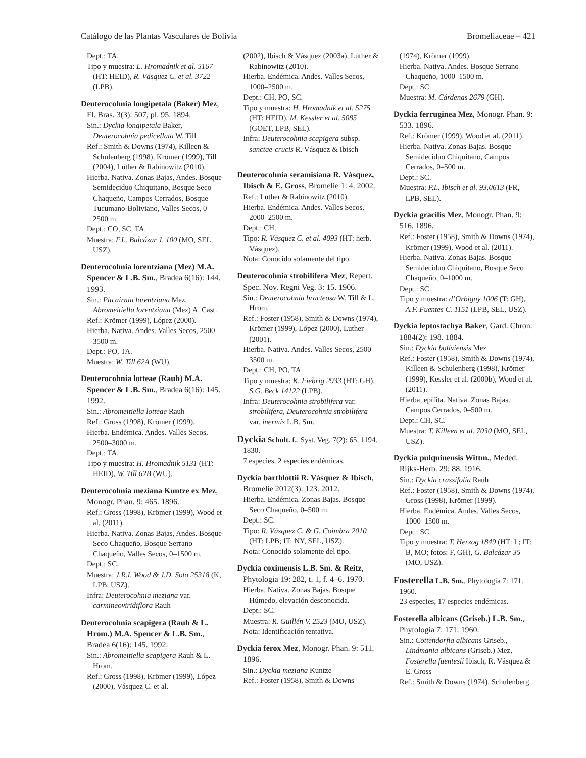Catálogo de las Plantas Vasculares de Bolivia Bromeliaceae – 421
Dept.: TA.
Tipo y muestra: L. Hromadnik et al. 5167 (HT: HEID), R. Vásquez C. et al. 3722 (LPB).
Deuterocohnia longipetala (Baker) Mez, Fl. Bras. 3(3): 507, pl. 95. 1894.
Sin.: Dyckia longipetala Baker, Deuterocohnia pedicellata W. Till
Ref.: Smith & Downs (1974), Killeen & Schulenberg (1998), Krömer (1999), Till (2004), Luther & Rabinowitz (2010).
Hierba. Nativa. Zonas Bajas, Andes. Bosque Semideciduo Chiquitano, Bosque Seco Chaqueño, Campos Cerrados, Bosque Tucumano-Boliviano, Valles Secos, 0–2500 m.
Dept.: CO, SC, TA.
Muestra: F.L. Balcázar J. 100 (MO, SEL, USZ).
Deuterocohnia lorentziana (Mez) M.A. Spencer & L.B. Sm., Bradea 6(16): 144. 1993.
Sin.: Pitcairnia lorentziana Mez, Abromeitiella lorentziana (Mez) A. Cast.
Ref.: Krömer (1999), López (2000).
Hierba. Nativa. Andes. Valles Secos, 2500–3500 m.
Dept.: PO, TA.
Muestra: W. Till 62A (WU).
Deuterocohnia lotteae (Rauh) M.A. Spencer & L.B. Sm., Bradea 6(16): 145. 1992.
Sin.: Abromeitiella lotteae Rauh
Ref.: Gross (1998), Krömer (1999).
Hierba. Endémica. Andes. Valles Secos, 2500–3000 m.
Dept.: TA.
Tipo y muestra: H. Hromadnik 5131 (HT: HEID), W. Till 62B (WU).
Deuterocohnia meziana Kuntze ex Mez, Monogr. Phan. 9: 465. 1896.
Ref.: Gross (1998), Krömer (1999), Wood et al. (2011).
Hierba. Nativa. Zonas Bajas, Andes. Bosque Seco Chaqueño, Bosque Serrano Chaqueño, Valles Secos, 0–1500 m.
Dept.: SC.
Muestra: J.R.I. Wood & J.D. Soto 25318 (K, LPB, USZ).
Infra: Deuterocohnia meziana var. carmineoviridiflora Rauh
Deuterocohnia scapigera (Rauh & L. Hrom.) M.A. Spencer & L.B. Sm., Bradea 6(16): 145. 1992.
Sin.: Abromeitiella scapigera Rauh & L. Hrom.
Ref.: Gross (1998), Krömer (1999), López (2000), Vásquez C. et al.
(2002), Ibisch & Vásquez (2003a), Luther & Rabinowitz (2010).
Hierba. Endémica. Andes. Valles Secos, 1000–2500 m.
Dept.: CH, PO, SC.
Tipo y muestra: H. Hromadnik et al. 5275 (HT: HEID), M. Kessler et al. 5085 (GOET, LPB, SEL).
Infra: Deuterocohnia scapigera subsp. sanctae-crucis R. Vásquez & Ibisch
Deuterocohnia seramisiana R. Vásquez, Ibisch & E. Gross, Bromelie 1: 4. 2002.
Ref.: Luther & Rabinowitz (2010).
Hierba. Endémica. Andes. Valles Secos, 2000–2500 m.
Dept.: CH.
Tipo: R. Vásquez C. et al. 4093 (HT: herb. Vásquez).
Nota: Conocido solamente del tipo.
Deuterocohnia strobilifera Mez, Repert. Spec. Nov. Regni Veg. 3: 15. 1906.
Sin.: Deuterocohnia bracteosa W. Till & L. Hrom.
Ref.: Foster (1958), Smith & Downs (1974), Krömer (1999), López (2000), Luther (2001).
Hierba. Nativa. Andes. Valles Secos, 2500–3500 m.
Dept.: CH, PO, TA.
Tipo y muestra: K. Fiebrig 2933 (HT: GH), S.G. Beck 14122 (LPB).
Infra: Deuterocohnia strobilifera var. strobilifera, Deuterocohnia strobilifera var. inermis L.B. Sm.
Dyckia Schult. f., Syst. Veg. 7(2): 65, 1194. 1830.
7 especies, 2 especies endémicas.
Dyckia barthlottii R. Vásquez & Ibisch, Bromelie 2012(3): 123. 2012.
Hierba. Endémica. Zonas Bajas. Bosque Seco Chaqueño, 0–500 m.
Dept.: SC.
Tipo: R. Vásquez C. & G. Coimbra 2010 (HT: LPB; IT: NY, SEL, USZ).
Nota: Conocido solamente del tipo.
Dyckia coximensis L.B. Sm. & Reitz, Phytologia 19: 282, t. 1, f. 4–6. 1970.
Hierba. Nativa. Zonas Bajas. Bosque Húmedo, elevación desconocida.
Dept.: SC.
Muestra: R. Guillén V. 2523 (MO, USZ).
Nota: Identificación tentativa.
Dyckia ferox Mez, Monogr. Phan. 9: 511. 1896.
Sin.: Dyckia meziana Kuntze
Ref.: Foster (1958), Smith & Downs
(1974), Krömer (1999).
Hierba. Nativa. Andes. Bosque Serrano Chaqueño, 1000–1500 m.
Dept.: SC.
Muestra: M. Cárdenas 2679 (GH).
Dyckia ferruginea Mez, Monogr. Phan. 9: 533. 1896.
Ref.: Krömer (1999), Wood et al. (2011).
Hierba. Nativa. Zonas Bajas. Bosque Semideciduo Chiquitano, Campos Cerrados, 0–500 m.
Dept.: SC.
Muestra: P.L. Ibisch et al. 93.0613 (FR, LPB, SEL).
Dyckia gracilis Mez, Monogr. Phan. 9: 516. 1896.
Ref.: Foster (1958), Smith & Downs (1974), Krömer (1999), Wood et al. (2011).
Hierba. Nativa. Zonas Bajas. Bosque Semideciduo Chiquitano, Bosque Seco Chaqueño, 0–1000 m.
Dept.: SC.
Tipo y muestra: d’Orbigny 1006 (T: GH), A.F. Fuentes C. 1151 (LPB, SEL, USZ).
Dyckia leptostachya Baker, Gard. Chron. 1884(2): 198. 1884.
Sin.: Dyckia boliviensis Mez
Ref.: Foster (1958), Smith & Downs (1974), Killeen & Schulenberg (1998), Krömer (1999), Kessler et al. (2000b), Wood et al. (2011).
Hierba, epífita. Nativa. Zonas Bajas. Campos Cerrados, 0–500 m.
Dept.: CH, SC.
Muestra: T. Killeen et al. 7030 (MO, SEL, USZ).
Dyckia pulquinensis Wittm., Meded. Rijks-Herb. 29: 88. 1916.
Sin.: Dyckia crassifolia Rauh
Ref.: Foster (1958), Smith & Downs (1974), Gross (1998), Krömer (1999).
Hierba. Endémica. Andes. Valles Secos, 1000–1500 m.
Dept.: SC.
Tipo y muestra: T. Herzog 1849 (HT: L; IT: B, MO; fotos: F, GH), G. Balcázar 35 (MO, USZ).
Fosterella L.B. Sm., Phytologia 7: 171. 1960.
23 especies, 17 especies endémicas.
Fosterella albicans (Griseb.) L.B. Sm., Phytologia 7: 171. 1960.
Sin.: Cottendorfia albicans Griseb., Lindmania albicans (Griseb.) Mez, Fosterella fuentesii Ibisch, R. Vásquez & E. Gross
Ref.: Smith & Downs (1974), Schulenberg